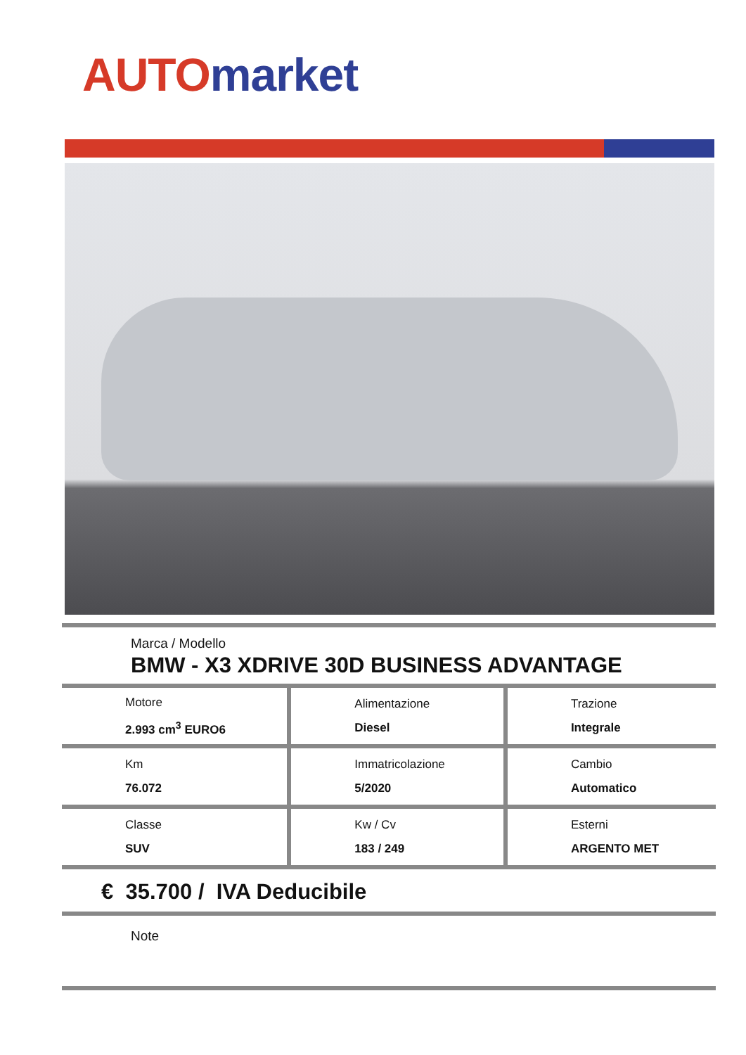AUTO market
Marca / Modello
BMW - X3 XDRIVE 30D BUSINESS ADVANTAGE
| Motore 2.993 cm<sup>3</sup> EURO6 | Alimentazione Diesel | Trazione Integrale |
| Km 76.072 | Immatricolazione 5/2020 | Cambio Automatico |
| Classe SUV | Kw / Cv 183 / 249 | Esterni ARGENTO MET |
€ 35.700 / IVA Deducibile
Note